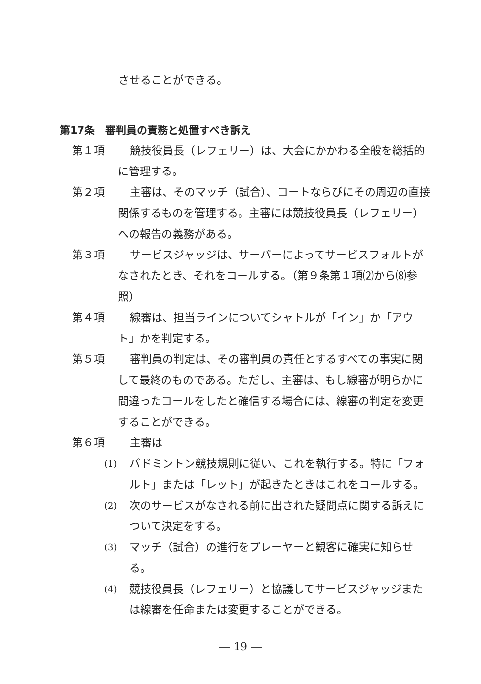させることができる。
第17条　審判員の責務と処置すべき訴え
第１項 競技役員長（レフェリー）は、大会にかかわる全般を総括的に管理する。
第２項 主審は、そのマッチ（試合）、コートならびにその周辺の直接関係するものを管理する。主審には競技役員長（レフェリー）への報告の義務がある。
第３項 サービスジャッジは、サーバーによってサービスフォルトがなされたとき、それをコールする。（第９条第１項⑵から⑻参照）
第４項 線審は、担当ラインについてシャトルが「イン」か「アウト」かを判定する。
第５項 審判員の判定は、その審判員の責任とするすべての事実に関して最終のものである。ただし、主審は、もし線審が明らかに間違ったコールをしたと確信する場合には、線審の判定を変更することができる。
第６項 主審は
(1) バドミントン競技規則に従い、これを執行する。特に「フォルト」または「レット」が起きたときはこれをコールする。
(2) 次のサービスがなされる前に出された疑問点に関する訴えについて決定をする。
(3) マッチ（試合）の進行をプレーヤーと観客に確実に知らせる。
(4) 競技役員長（レフェリー）と協議してサービスジャッジまたは線審を任命または変更することができる。
― 19 ―